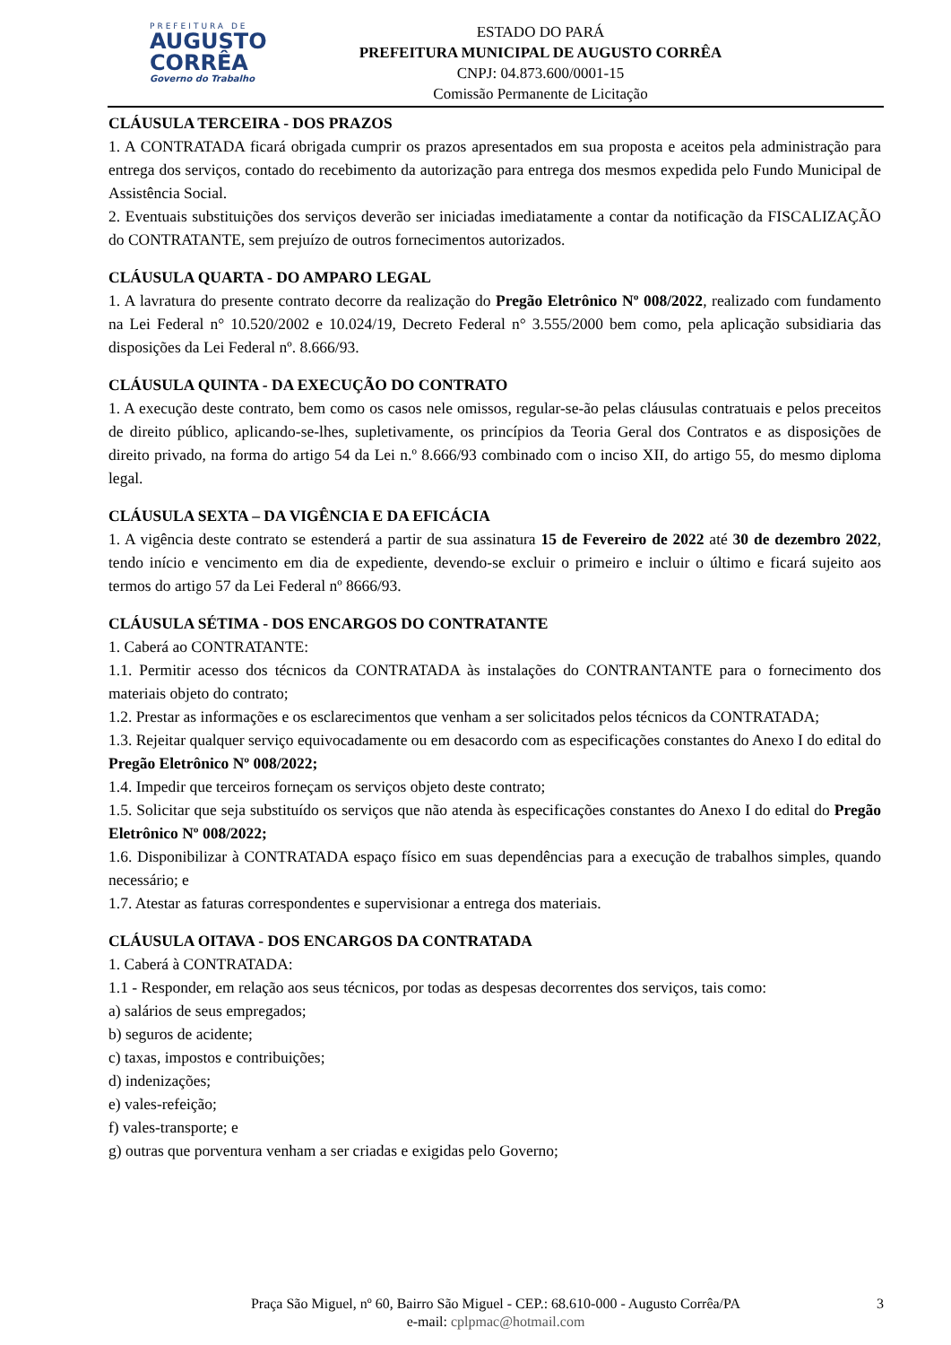PREFEITURA DE
AUGUSTO
CORRÊA
Governo do Trabalho
ESTADO DO PARÁ
PREFEITURA MUNICIPAL DE AUGUSTO CORRÊA
CNPJ: 04.873.600/0001-15
Comissão Permanente de Licitação
CLÁUSULA TERCEIRA - DOS PRAZOS
1. A CONTRATADA ficará obrigada cumprir os prazos apresentados em sua proposta e aceitos pela administração para entrega dos serviços, contado do recebimento da autorização para entrega dos mesmos expedida pelo Fundo Municipal de Assistência Social.
2. Eventuais substituições dos serviços deverão ser iniciadas imediatamente a contar da notificação da FISCALIZAÇÃO do CONTRATANTE, sem prejuízo de outros fornecimentos autorizados.
CLÁUSULA QUARTA - DO AMPARO LEGAL
1. A lavratura do presente contrato decorre da realização do Pregão Eletrônico Nº 008/2022, realizado com fundamento na Lei Federal n° 10.520/2002 e 10.024/19, Decreto Federal n° 3.555/2000 bem como, pela aplicação subsidiaria das disposições da Lei Federal nº. 8.666/93.
CLÁUSULA QUINTA - DA EXECUÇÃO DO CONTRATO
1. A execução deste contrato, bem como os casos nele omissos, regular-se-ão pelas cláusulas contratuais e pelos preceitos de direito público, aplicando-se-lhes, supletivamente, os princípios da Teoria Geral dos Contratos e as disposições de direito privado, na forma do artigo 54 da Lei n.º 8.666/93 combinado com o inciso XII, do artigo 55, do mesmo diploma legal.
CLÁUSULA SEXTA – DA VIGÊNCIA E DA EFICÁCIA
1. A vigência deste contrato se estenderá a partir de sua assinatura 15 de Fevereiro de 2022 até 30 de dezembro 2022, tendo início e vencimento em dia de expediente, devendo-se excluir o primeiro e incluir o último e ficará sujeito aos termos do artigo 57 da Lei Federal nº 8666/93.
CLÁUSULA SÉTIMA - DOS ENCARGOS DO CONTRATANTE
1. Caberá ao CONTRATANTE:
1.1. Permitir acesso dos técnicos da CONTRATADA às instalações do CONTRANTANTE para o fornecimento dos materiais objeto do contrato;
1.2. Prestar as informações e os esclarecimentos que venham a ser solicitados pelos técnicos da CONTRATADA;
1.3. Rejeitar qualquer serviço equivocadamente ou em desacordo com as especificações constantes do Anexo I do edital do Pregão Eletrônico Nº 008/2022;
1.4. Impedir que terceiros forneçam os serviços objeto deste contrato;
1.5. Solicitar que seja substituído os serviços que não atenda às especificações constantes do Anexo I do edital do Pregão Eletrônico Nº 008/2022;
1.6. Disponibilizar à CONTRATADA espaço físico em suas dependências para a execução de trabalhos simples, quando necessário; e
1.7. Atestar as faturas correspondentes e supervisionar a entrega dos materiais.
CLÁUSULA OITAVA - DOS ENCARGOS DA CONTRATADA
1. Caberá à CONTRATADA:
1.1 - Responder, em relação aos seus técnicos, por todas as despesas decorrentes dos serviços, tais como:
a) salários de seus empregados;
b) seguros de acidente;
c) taxas, impostos e contribuições;
d) indenizações;
e) vales-refeição;
f) vales-transporte; e
g) outras que porventura venham a ser criadas e exigidas pelo Governo;
Praça São Miguel, nº 60, Bairro São Miguel - CEP.: 68.610-000 - Augusto Corrêa/PA
e-mail: cplpmac@hotmail.com
3